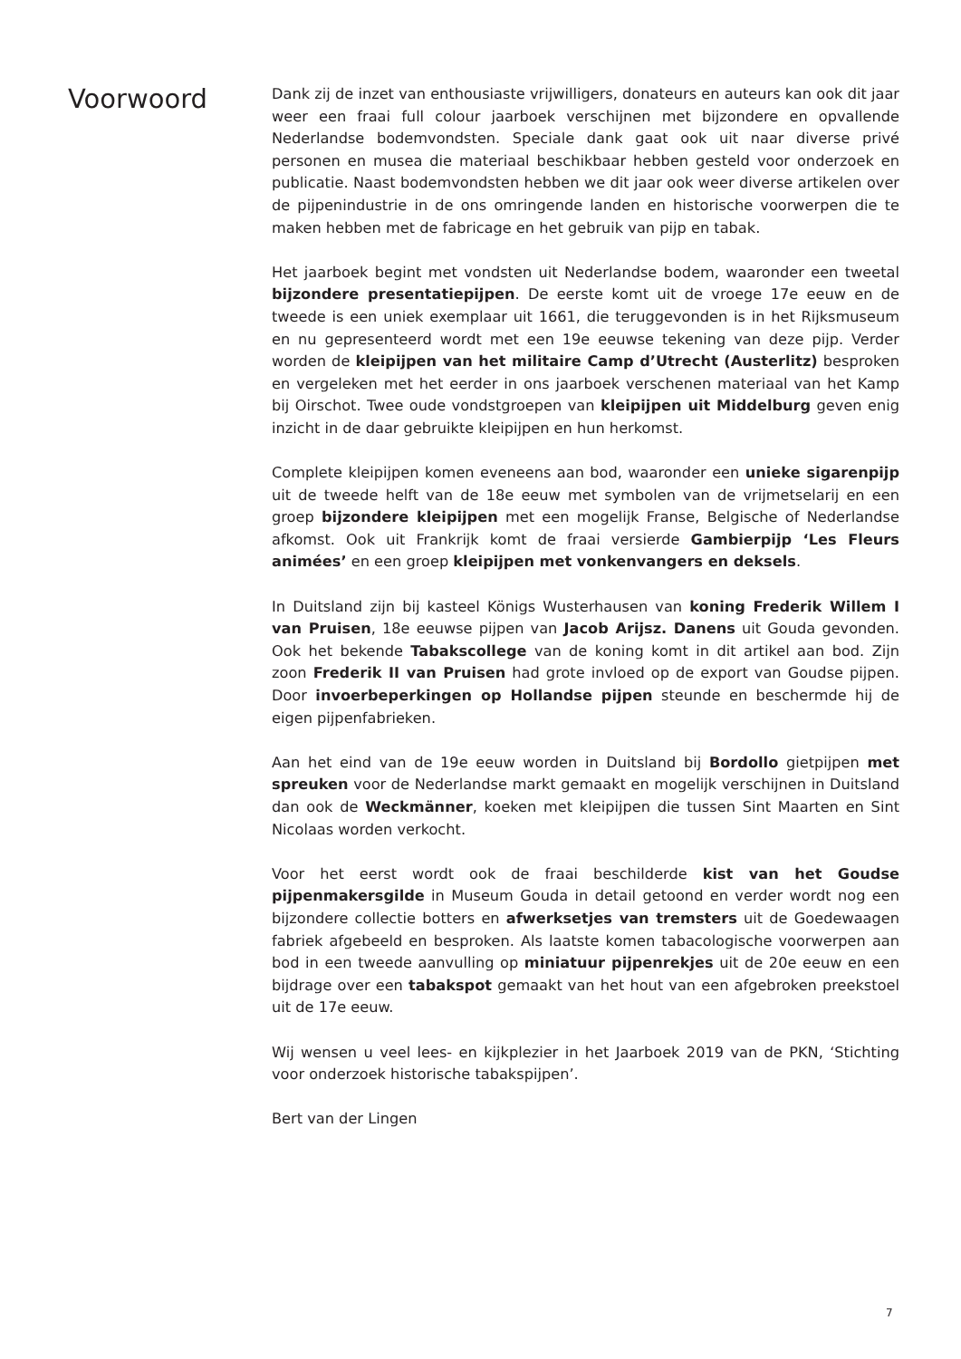Voorwoord
Dank zij de inzet van enthousiaste vrijwilligers, donateurs en auteurs kan ook dit jaar weer een fraai full colour jaarboek verschijnen met bijzondere en opvallende Nederlandse bodemvondsten. Speciale dank gaat ook uit naar diverse privé personen en musea die materiaal beschikbaar hebben gesteld voor onderzoek en publicatie. Naast bodemvondsten hebben we dit jaar ook weer diverse artikelen over de pijpenindustrie in de ons omringende landen en historische voorwerpen die te maken hebben met de fabricage en het gebruik van pijp en tabak.
Het jaarboek begint met vondsten uit Nederlandse bodem, waaronder een tweetal bijzondere presentatiepijpen. De eerste komt uit de vroege 17e eeuw en de tweede is een uniek exemplaar uit 1661, die teruggevonden is in het Rijksmuseum en nu gepresenteerd wordt met een 19e eeuwse tekening van deze pijp. Verder worden de kleipijpen van het militaire Camp d’Utrecht (Austerlitz) besproken en vergeleken met het eerder in ons jaarboek verschenen materiaal van het Kamp bij Oirschot. Twee oude vondstgroepen van kleipijpen uit Middelburg geven enig inzicht in de daar gebruikte kleipijpen en hun herkomst.
Complete kleipijpen komen eveneens aan bod, waaronder een unieke sigarenpijp uit de tweede helft van de 18e eeuw met symbolen van de vrijmetselarij en een groep bijzondere kleipijpen met een mogelijk Franse, Belgische of Nederlandse afkomst. Ook uit Frankrijk komt de fraai versierde Gambierpijp ‘Les Fleurs animées’ en een groep kleipijpen met vonkenvangers en deksels.
In Duitsland zijn bij kasteel Königs Wusterhausen van koning Frederik Willem I van Pruisen, 18e eeuwse pijpen van Jacob Arijsz. Danens uit Gouda gevonden. Ook het bekende Tabakscollege van de koning komt in dit artikel aan bod. Zijn zoon Frederik II van Pruisen had grote invloed op de export van Goudse pijpen. Door invoerbeperkingen op Hollandse pijpen steunde en beschermde hij de eigen pijpenfabrieken.
Aan het eind van de 19e eeuw worden in Duitsland bij Bordollo gietpijpen met spreuken voor de Nederlandse markt gemaakt en mogelijk verschijnen in Duitsland dan ook de Weckmänner, koeken met kleipijpen die tussen Sint Maarten en Sint Nicolaas worden verkocht.
Voor het eerst wordt ook de fraai beschilderde kist van het Goudse pijpenmakersgilde in Museum Gouda in detail getoond en verder wordt nog een bijzondere collectie botters en afwerksetjes van tremsters uit de Goedewaagen fabriek afgebeeld en besproken. Als laatste komen tabacologische voorwerpen aan bod in een tweede aanvulling op miniatuur pijpenrekjes uit de 20e eeuw en een bijdrage over een tabakspot gemaakt van het hout van een afgebroken preekstoel uit de 17e eeuw.
Wij wensen u veel lees- en kijkplezier in het Jaarboek 2019 van de PKN, ‘Stichting voor onderzoek historische tabakspijpen’.
Bert van der Lingen
7